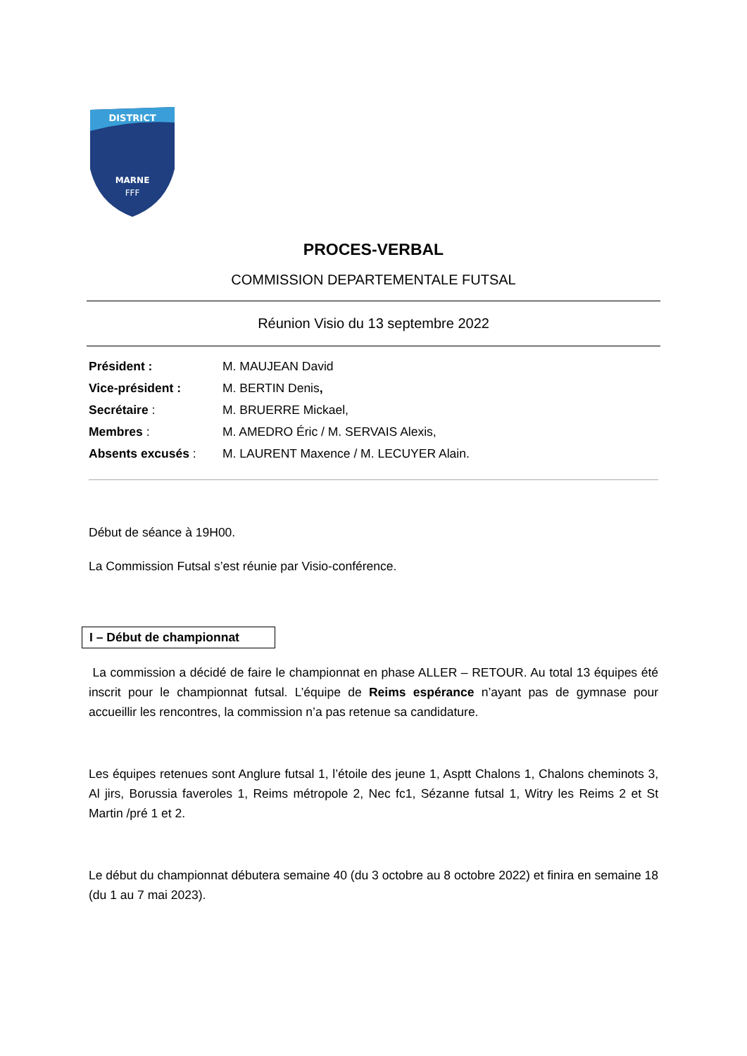DISTRICT
MARNE
FFF
PROCES-VERBAL
COMMISSION DEPARTEMENTALE FUTSAL
Réunion Visio du 13 septembre 2022
Président : M. MAUJEAN David
Vice-président : M. BERTIN Denis,
Secrétaire : M. BRUERRE Mickael,
Membres : M. AMEDRO Éric / M. SERVAIS Alexis,
Absents excusés : M. LAURENT Maxence / M. LECUYER Alain.
Début de séance à 19H00.
La Commission Futsal s’est réunie par Visio-conférence.
I – Début de championnat
La commission a décidé de faire le championnat en phase ALLER – RETOUR. Au total 13 équipes été inscrit pour le championnat futsal. L’équipe de Reims espérance n’ayant pas de gymnase pour accueillir les rencontres, la commission n’a pas retenue sa candidature.
Les équipes retenues sont Anglure futsal 1, l’étoile des jeune 1, Asptt Chalons 1, Chalons cheminots 3, Al jirs, Borussia faveroles 1, Reims métropole 2, Nec fc1, Sézanne futsal 1, Witry les Reims 2 et St Martin /pré 1 et 2.
Le début du championnat débutera semaine 40 (du 3 octobre au 8 octobre 2022) et finira en semaine 18 (du 1 au 7 mai 2023).